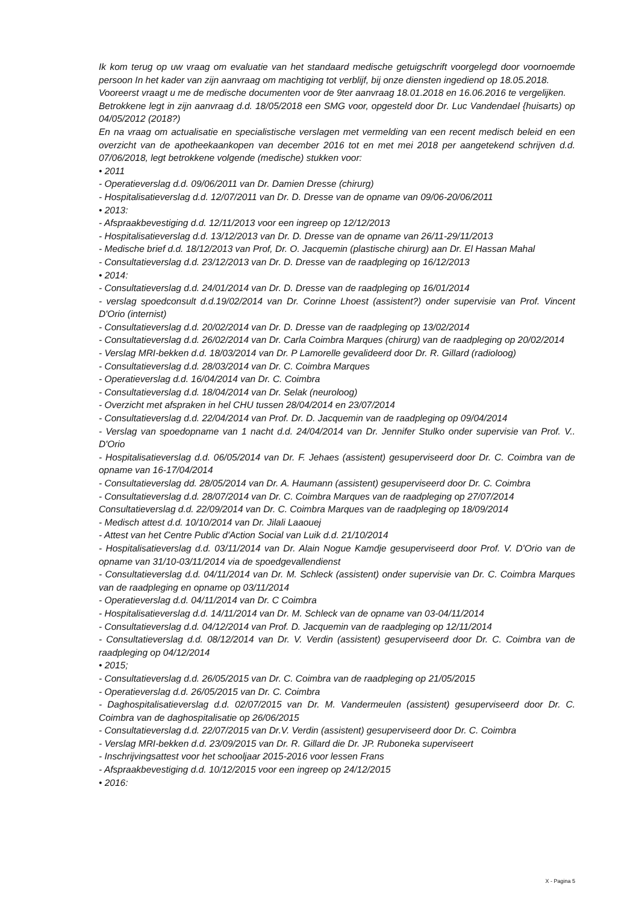Ik kom terug op uw vraag om evaluatie van het standaard medische getuigschrift voorgelegd door voornoemde persoon In het kader van zijn aanvraag om machtiging tot verblijf, bij onze diensten ingediend op 18.05.2018.
Vooreerst vraagt u me de medische documenten voor de 9ter aanvraag 18.01.2018 en 16.06.2016 te vergelijken.
Betrokkene legt in zijn aanvraag d.d. 18/05/2018 een SMG voor, opgesteld door Dr. Luc Vandendael {huisarts) op 04/05/2012 (2018?)
En na vraag om actualisatie en specialistische verslagen met vermelding van een recent medisch beleid en een overzicht van de apotheekaankopen van december 2016 tot en met mei 2018 per aangetekend schrijven d.d. 07/06/2018, legt betrokkene volgende (medische) stukken voor:
• 2011
- Operatieverslag d.d. 09/06/2011 van Dr. Damien Dresse (chirurg)
- Hospitalisatieverslag d.d. 12/07/2011 van Dr. D. Dresse van de opname van 09/06-20/06/2011
• 2013:
- Afspraakbevestiging d.d. 12/11/2013 voor een ingreep op 12/12/2013
- Hospitalisatieverslag d.d. 13/12/2013 van Dr. D. Dresse van de opname van 26/11-29/11/2013
- Medische brief d.d. 18/12/2013 van Prof, Dr. O. Jacquemin (plastische chirurg) aan Dr. El Hassan Mahal
- Consultatieverslag d.d. 23/12/2013 van Dr. D. Dresse van de raadpleging op 16/12/2013
• 2014:
- Consultatieverslag d.d. 24/01/2014 van Dr. D. Dresse van de raadpleging op 16/01/2014
- verslag spoedconsult d.d.19/02/2014 van Dr. Corinne Lhoest (assistent?) onder supervisie van Prof. Vincent D'Orio (internist)
- Consultatieverslag d.d. 20/02/2014 van Dr. D. Dresse van de raadpleging op 13/02/2014
- Consultatieverslag d.d. 26/02/2014 van Dr. Carla Coimbra Marques (chirurg) van de raadpleging op 20/02/2014
- Verslag MRI-bekken d.d. 18/03/2014 van Dr. P Lamorelle gevalideerd door Dr. R. Gillard (radioloog)
- Consultatieverslag d.d. 28/03/2014 van Dr. C. Coimbra Marques
- Operatieverslag d.d. 16/04/2014 van Dr. C. Coimbra
- Consultatieverslag d.d. 18/04/2014 van Dr. Selak (neuroloog)
- Overzicht met afspraken in hel CHU tussen 28/04/2014 en 23/07/2014
- Consultatieverslag d.d. 22/04/2014 van Prof. Dr. D. Jacquemin van de raadpleging op 09/04/2014
- Verslag van spoedopname van 1 nacht d.d. 24/04/2014 van Dr. Jennifer Stulko onder supervisie van Prof. V.. D'Orio
- Hospitalisatieverslag d.d. 06/05/2014 van Dr. F. Jehaes (assistent) gesuperviseerd door Dr. C. Coimbra van de opname van 16-17/04/2014
- Consultatieverslag dd. 28/05/2014 van Dr. A. Haumann (assistent) gesuperviseerd door Dr. C. Coimbra
- Consultatieverslag d.d. 28/07/2014 van Dr. C. Coimbra Marques van de raadpleging op 27/07/2014
Consultatieverslag d.d. 22/09/2014 van Dr. C. Coimbra Marques van de raadpleging op 18/09/2014
- Medisch attest d.d. 10/10/2014 van Dr. Jilali Laaouej
- Attest van het Centre Public d'Action Social van Luik d.d. 21/10/2014
- Hospitalisatieverslag d.d. 03/11/2014 van Dr. Alain Nogue Kamdje gesuperviseerd door Prof. V. D'Orio van de opname van 31/10-03/11/2014 via de spoedgevallendienst
- Consultatieverslag d.d. 04/11/2014 van Dr. M. Schleck (assistent) onder supervisie van Dr. C. Coimbra Marques van de raadpleging en opname op 03/11/2014
- Operatieverslag d.d. 04/11/2014 van Dr. C Coimbra
- Hospitalisatieverslag d.d. 14/11/2014 van Dr. M. Schleck van de opname van 03-04/11/2014
- Consultatieverslag d.d. 04/12/2014 van Prof. D. Jacquemin van de raadpleging op 12/11/2014
- Consultatieverslag d.d. 08/12/2014 van Dr. V. Verdin (assistent) gesuperviseerd door Dr. C. Coimbra van de raadpleging op 04/12/2014
• 2015;
- Consultatieverslag d.d. 26/05/2015 van Dr. C. Coimbra van de raadpleging op 21/05/2015
- Operatieverslag d.d. 26/05/2015 van Dr. C. Coimbra
- Daghospitalisatieverslag d.d. 02/07/2015 van Dr. M. Vandermeulen (assistent) gesuperviseerd door Dr. C. Coimbra van de daghospitalisatie op 26/06/2015
- Consultatieverslag d.d. 22/07/2015 van Dr.V. Verdin (assistent) gesuperviseerd door Dr. C. Coimbra
- Verslag MRI-bekken d.d. 23/09/2015 van Dr. R. Gillard die Dr. JP. Ruboneka superviseert
- Inschrijvingsattest voor het schooljaar 2015-2016 voor lessen Frans
- Afspraakbevestiging d.d. 10/12/2015 voor een ingreep op 24/12/2015
• 2016:
X - Pagina 5